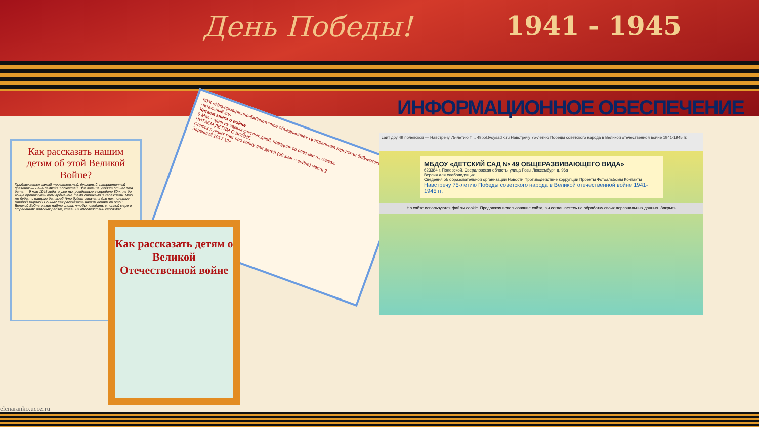День Победы! 1941 - 1945
ИНФОРМАЦИОННОЕ ОБЕСПЕЧЕНИЕ
Как рассказать нашим детям об этой Великой Войне?
Приближается самый трогательный, душевный, патриотичный праздник — День памяти и почестей. Все дальше уходит от нас эта дата — 9 мая 1945 года, и уже мы, рожденные в середине 80-х, не до конца проникнуты тем временем, теми страхами и надеждами. Что же будет с нашими детьми? Что будет означать для них понятие Второй мировой Войны? Как рассказать нашим детям об этой Великой Войне, какие найти слова, чтобы поведать в полной мере о страданиях молодых ребят, ставших впоследствии героями?
МУК «Информационно-библиотечное объединение» Центральная городская библиотека Читальный зал
Читаем книги о войне
9 Мая - один из самых светлых дней, праздник со слезами на глазах.
ЧИТАЕМ ДЕТЯМ О ВОЙНЕ
Список лучших книг про войну для детей (60 книг о войне) Часть 2
Заречный 2017 12+
Как рассказать детям о Великой Отечественной войне
сайт доу 49 полевской — Навстречу 75-летию П... 49pol.tvoysadik.ru Навстречу 75-летию Победы советского народа в Великой отечественной войне 1941-1945 гг.
МБДОУ «ДЕТСКИЙ САД № 49 ОБЩЕРАЗВИВАЮЩЕГО ВИДА»
623384 г. Полевской, Свердловская область, улица Розы Люксембург, д. 96а
Версия для слабовидящих
Сведения об образовательной организации Новости Противодействие коррупции Проекты Фотоальбомы Контакты
Навстречу 75-летию Победы советского народа в Великой отечественной войне 1941-1945 гг.
На сайте используются файлы cookie. Продолжая использование сайта, вы соглашаетесь на обработку своих персональных данных. Закрыть
elenaranko.ucoz.ru